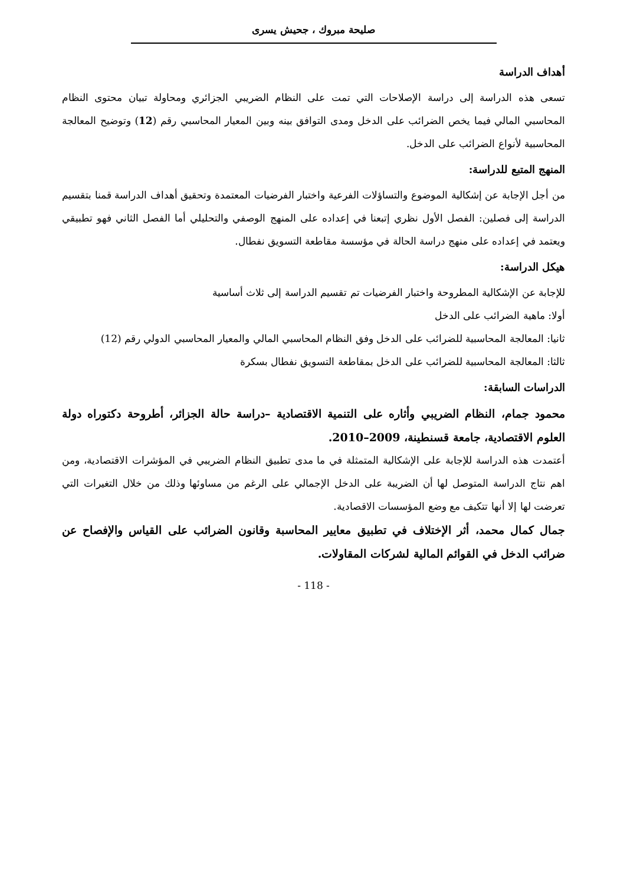صليحة مبروك ، جحيش يسرى
أهداف الدراسة
تسعى هذه الدراسة إلى دراسة الإصلاحات التي تمت على النظام الضريبي الجزائري ومحاولة تبيان محتوى النظام المحاسبي المالي فيما يخص الضرائب على الدخل ومدى التوافق بينه وبين المعيار المحاسبي رقم (12) وتوضيح المعالجة المحاسبية لأنواع الضرائب على الدخل.
المنهج المتبع للدراسة:
من أجل الإجابة عن إشكالية الموضوع والتساؤلات الفرعية واختبار الفرضيات المعتمدة وتحقيق أهداف الدراسة قمنا بتقسيم الدراسة إلى فصلين: الفصل الأول نظري إتبعنا في إعداده على المنهج الوصفي والتحليلي أما الفصل الثاني فهو تطبيقي ويعتمد في إعداده على منهج دراسة الحالة في مؤسسة مقاطعة التسويق نفطال.
هيكل الدراسة:
للإجابة عن الإشكالية المطروحة واختبار الفرضيات تم تقسيم الدراسة إلى ثلاث أساسية
أولا: ماهية الضرائب على الدخل
ثانيا: المعالجة المحاسبية للضرائب على الدخل وفق النظام المحاسبي المالي والمعيار المحاسبي الدولي رقم (12)
ثالثا: المعالجة المحاسبية للضرائب على الدخل بمقاطعة التسويق نفطال بسكرة
الدراسات السابقة:
محمود جمام، النظام الضريبي وأثاره على التنمية الاقتصادية –دراسة حالة الجزائر، أطروحة دكتوراه دولة العلوم الاقتصادية، جامعة قسنطينة، 2009–2010.
أعتمدت هذه الدراسة للإجابة على الإشكالية المتمثلة في ما مدى تطبيق النظام الضريبي في المؤشرات الاقتصادية، ومن اهم نتاج الدراسة المتوصل لها أن الضريبة على الدخل الإجمالي على الرغم من مساوئها وذلك من خلال التغيرات التي تعرضت لها إلا أنها تتكيف مع وضع المؤسسات الاقصادية.
جمال كمال محمد، أثر الإختلاف في تطبيق معايير المحاسبة وقانون الضرائب على القياس والإفصاح عن ضرائب الدخل في القوائم المالية لشركات المقاولات.
- 118 -